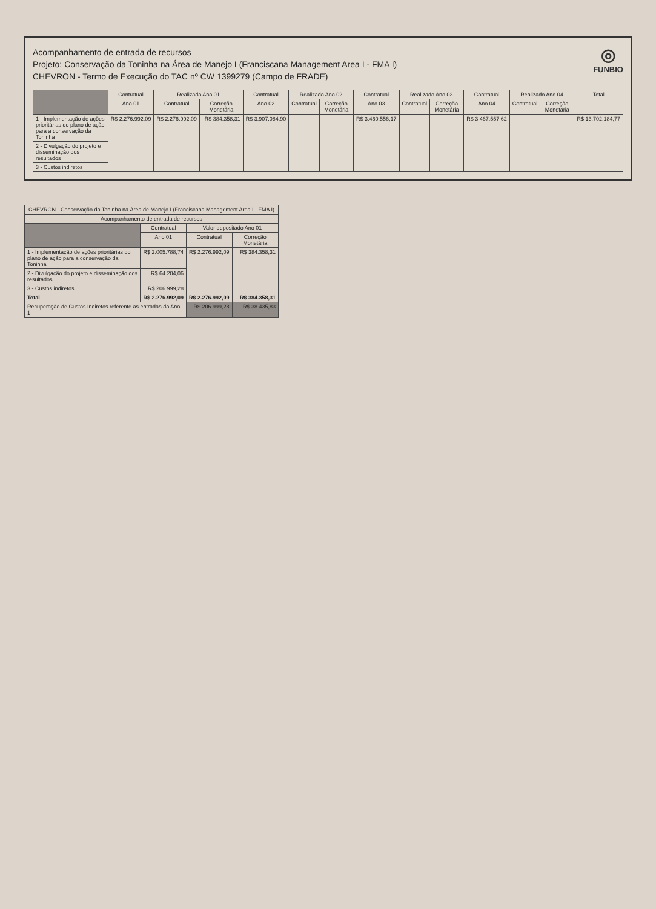Acompanhamento de entrada de recursos
Projeto: Conservação da Toninha na Área de Manejo I (Franciscana Management Area I - FMA I)
CHEVRON - Termo de Execução do TAC nº CW 1399279 (Campo de FRADE)
◎
FUNBIO
| | Contratual | Realizado Ano 01 | | Contratual | Realizado Ano 02 | | Contratual | Realizado Ano 03 | | Contratual | Realizado Ano 04 | | Total |
| --- | --- | --- | --- | --- | --- | --- | --- | --- | --- | --- | --- | --- | --- |
| | Ano 01 | Contratual | Correção Monetária | Ano 02 | Contratual | Correção Monetária | Ano 03 | Contratual | Correção Monetária | Ano 04 | Contratual | Correção Monetária | |
| 1 - Implementação de ações prioritárias do plano de ação para a conservação da Toninha | R$ 2.276.992,09 | R$ 2.276.992,09 | R$ 384.358,31 | R$ 3.907.084,90 | | | R$ 3.460.556,17 | | | R$ 3.467.557,62 | | | R$ 13.702.184,77 |
| 2 - Divulgação do projeto e disseminação dos resultados | | | | | | | | | | | | | |
| 3 - Custos indiretos | | | | | | | | | | | | | |
| CHEVRON - Conservação da Toninha na Área de Manejo I (Franciscana Management Area I - FMA I) | | | |
| --- | --- | --- | --- |
| Acompanhamento de entrada de recursos | | | |
| | Contratual | Valor depositado Ano 01 | |
| | Ano 01 | Contratual | Correção Monetária |
| 1 - Implementação de ações prioritárias do plano de ação para a conservação da Toninha | R$ 2.005.788,74 | R$ 2.276.992,09 | R$ 384.358,31 |
| 2 - Divulgação do projeto e disseminação dos resultados | R$ 64.204,06 | | |
| 3 - Custos indiretos | R$ 206.999,28 | | |
| Total | R$ 2.276.992,09 | R$ 2.276.992,09 | R$ 384.358,31 |
| Recuperação de Custos Indiretos referente às entradas do Ano 1 | | R$ 206.999,28 | R$ 38.435,83 |